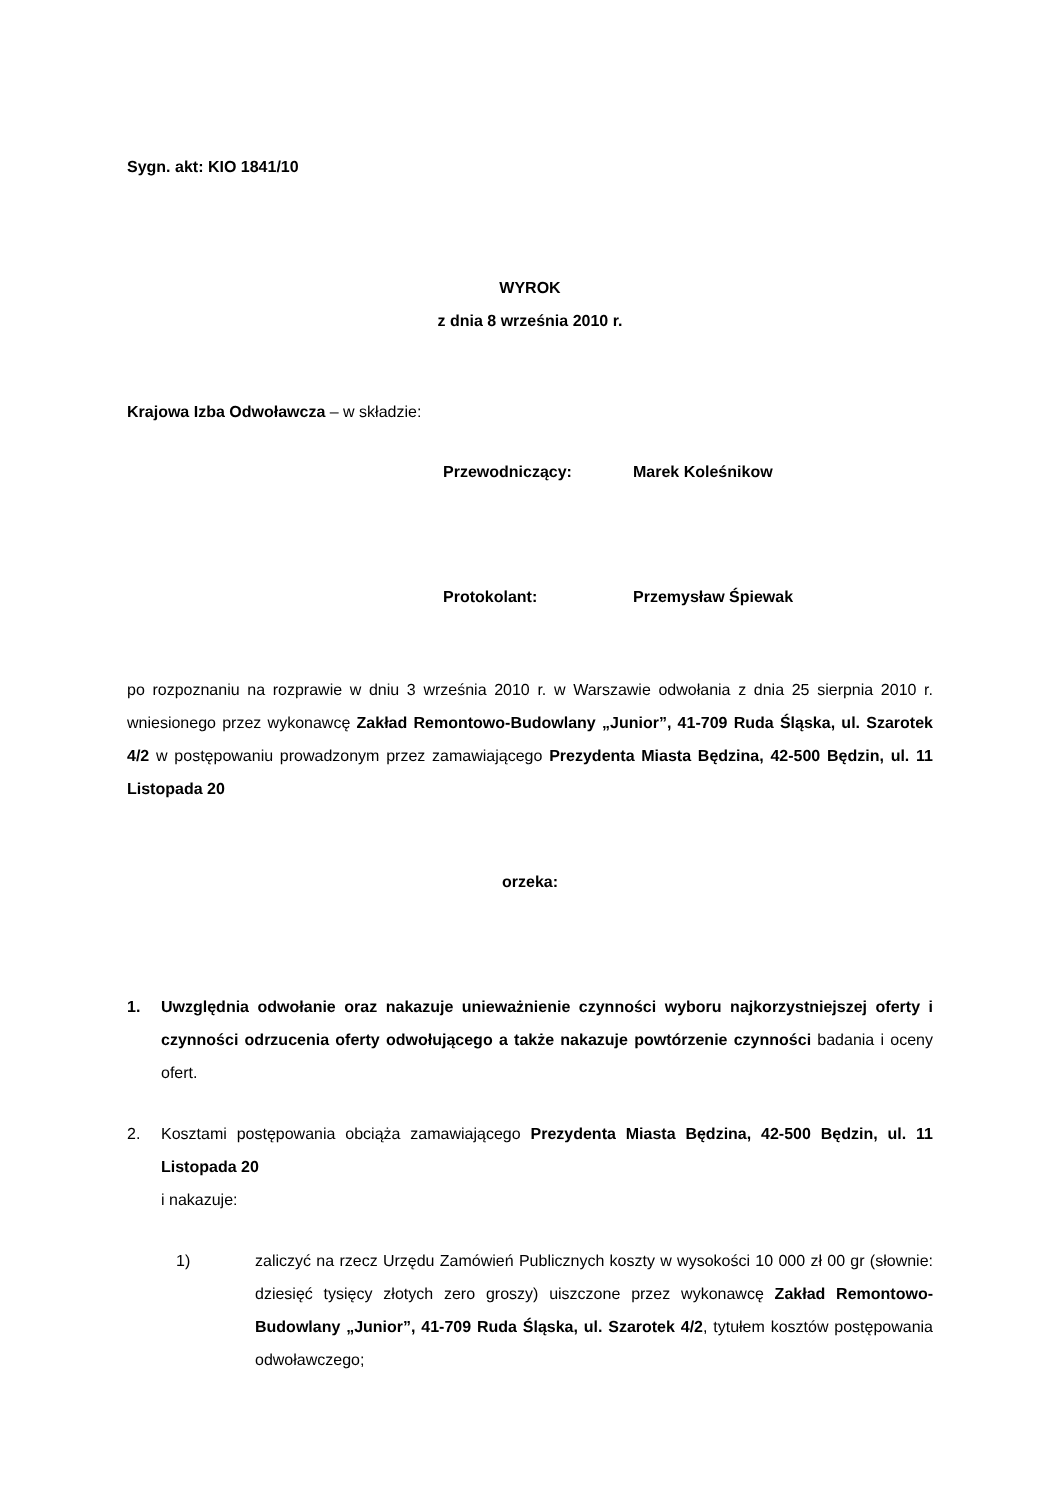Sygn. akt: KIO 1841/10
WYROK
z dnia 8 września 2010 r.
Krajowa Izba Odwoławcza – w składzie:
Przewodniczący: Marek Koleśnikow
Protokolant: Przemysław Śpiewak
po rozpoznaniu na rozprawie w dniu 3 września 2010 r. w Warszawie odwołania z dnia 25 sierpnia 2010 r. wniesionego przez wykonawcę Zakład Remontowo-Budowlany „Junior”, 41-709 Ruda Śląska, ul. Szarotek 4/2 w postępowaniu prowadzonym przez zamawiającego Prezydenta Miasta Będzina, 42-500 Będzin, ul. 11 Listopada 20
orzeka:
1. Uwzględnia odwołanie oraz nakazuje unieważnienie czynności wyboru najkorzystniejszej oferty i czynności odrzucenia oferty odwołującego a także nakazuje powtórzenie czynności badania i oceny ofert.
2. Kosztami postępowania obciąża zamawiającego Prezydenta Miasta Będzina, 42-500 Będzin, ul. 11 Listopada 20
i nakazuje:
1) zaliczyć na rzecz Urzędu Zamówień Publicznych koszty w wysokości 10 000 zł 00 gr (słownie: dziesięć tysięcy złotych zero groszy) uiszczone przez wykonawcę Zakład Remontowo-Budowlany „Junior”, 41-709 Ruda Śląska, ul. Szarotek 4/2, tytułem kosztów postępowania odwoławczego;